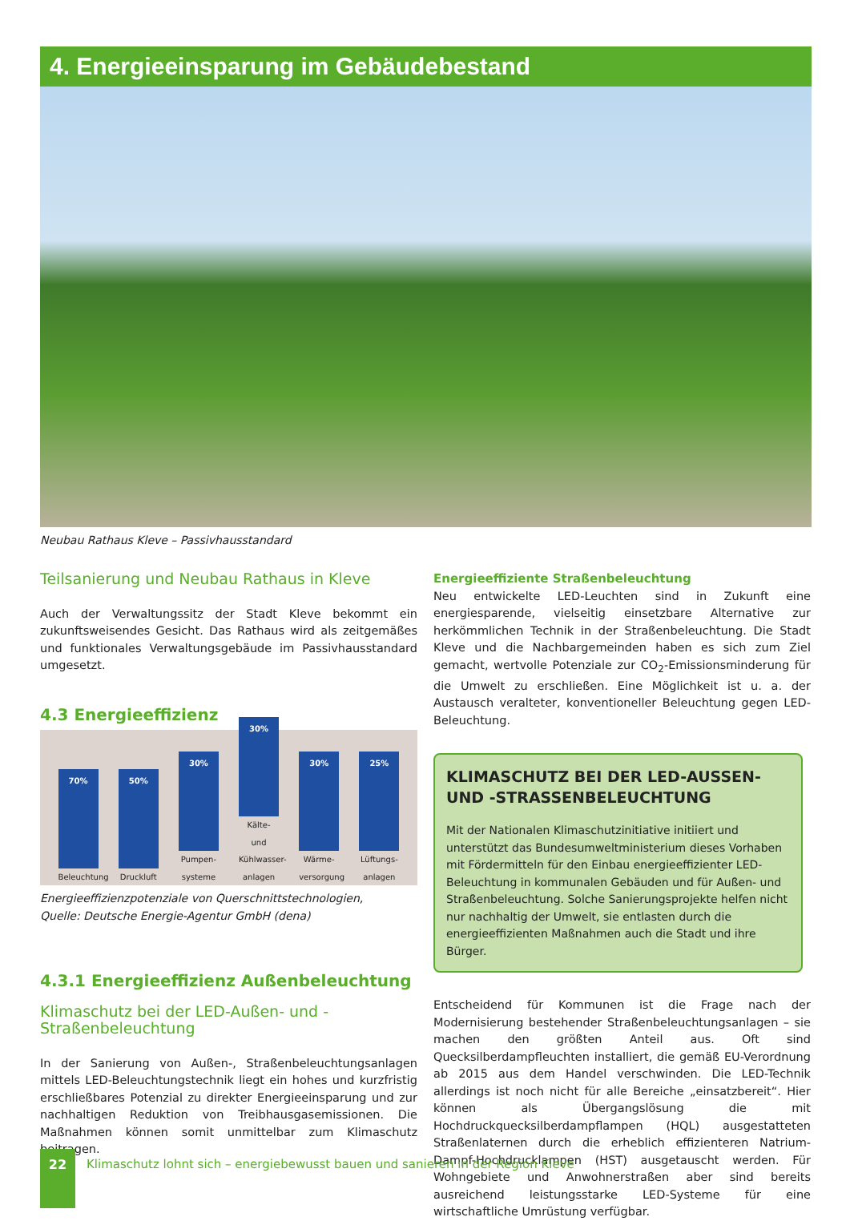4. Energieeinsparung im Gebäudebestand
Neubau Rathaus Kleve – Passivhausstandard
Teilsanierung und Neubau Rathaus in Kleve
Auch der Verwaltungssitz der Stadt Kleve bekommt ein zukunftsweisendes Gesicht. Das Rathaus wird als zeitgemäßes und funktionales Verwaltungsgebäude im Passivhausstandard umgesetzt.
4.3 Energieeffizienz
70%
Beleuchtung
50%
Druckluft
30%
Pumpen-systeme
30%
Kälte- und Kühlwasser-anlagen
30%
Wärme-versorgung
25%
Lüftungs-anlagen
Energieeffizienzpotenziale von Querschnittstechnologien,
Quelle: Deutsche Energie-Agentur GmbH (dena)
4.3.1 Energieeffizienz Außenbeleuchtung
Klimaschutz bei der LED-Außen- und -Straßenbeleuchtung
In der Sanierung von Außen-, Straßenbeleuchtungsanlagen mittels LED-Beleuchtungstechnik liegt ein hohes und kurzfristig erschließbares Potenzial zu direkter Energieeinsparung und zur nachhaltigen Reduktion von Treibhausgasemissionen. Die Maßnahmen können somit unmittelbar zum Klimaschutz beitragen.
Energieeffiziente Straßenbeleuchtung
Neu entwickelte LED-Leuchten sind in Zukunft eine energiesparende, vielseitig einsetzbare Alternative zur herkömmlichen Technik in der Straßenbeleuchtung. Die Stadt Kleve und die Nachbargemeinden haben es sich zum Ziel gemacht, wertvolle Potenziale zur CO<sub>2</sub>-Emissionsminderung für die Umwelt zu erschließen. Eine Möglichkeit ist u. a. der Austausch veralteter, konventioneller Beleuchtung gegen LED-Beleuchtung.
KLIMASCHUTZ BEI DER LED-AUSSEN- UND -STRASSENBELEUCHTUNG
Mit der Nationalen Klimaschutzinitiative initiiert und unterstützt das Bundesumweltministerium dieses Vorhaben mit Fördermitteln für den Einbau energieeffizienter LED-Beleuchtung in kommunalen Gebäuden und für Außen- und Straßenbeleuchtung. Solche Sanierungsprojekte helfen nicht nur nachhaltig der Umwelt, sie entlasten durch die energieeffizienten Maßnahmen auch die Stadt und ihre Bürger.
Entscheidend für Kommunen ist die Frage nach der Modernisierung bestehender Straßenbeleuchtungsanlagen – sie machen den größten Anteil aus. Oft sind Quecksilberdampfleuchten installiert, die gemäß EU-Verordnung ab 2015 aus dem Handel verschwinden. Die LED-Technik allerdings ist noch nicht für alle Bereiche „einsatzbereit“. Hier können als Übergangslösung die mit Hochdruckquecksilberdampflampen (HQL) ausgestatteten Straßenlaternen durch die erheblich effizienteren Natrium-Dampf-Hochdrucklampen (HST) ausgetauscht werden. Für Wohngebiete und Anwohnerstraßen aber sind bereits ausreichend leistungsstarke LED-Systeme für eine wirtschaftliche Umrüstung verfügbar.
22
Klimaschutz lohnt sich – energiebewusst bauen und sanieren in der Region Kleve